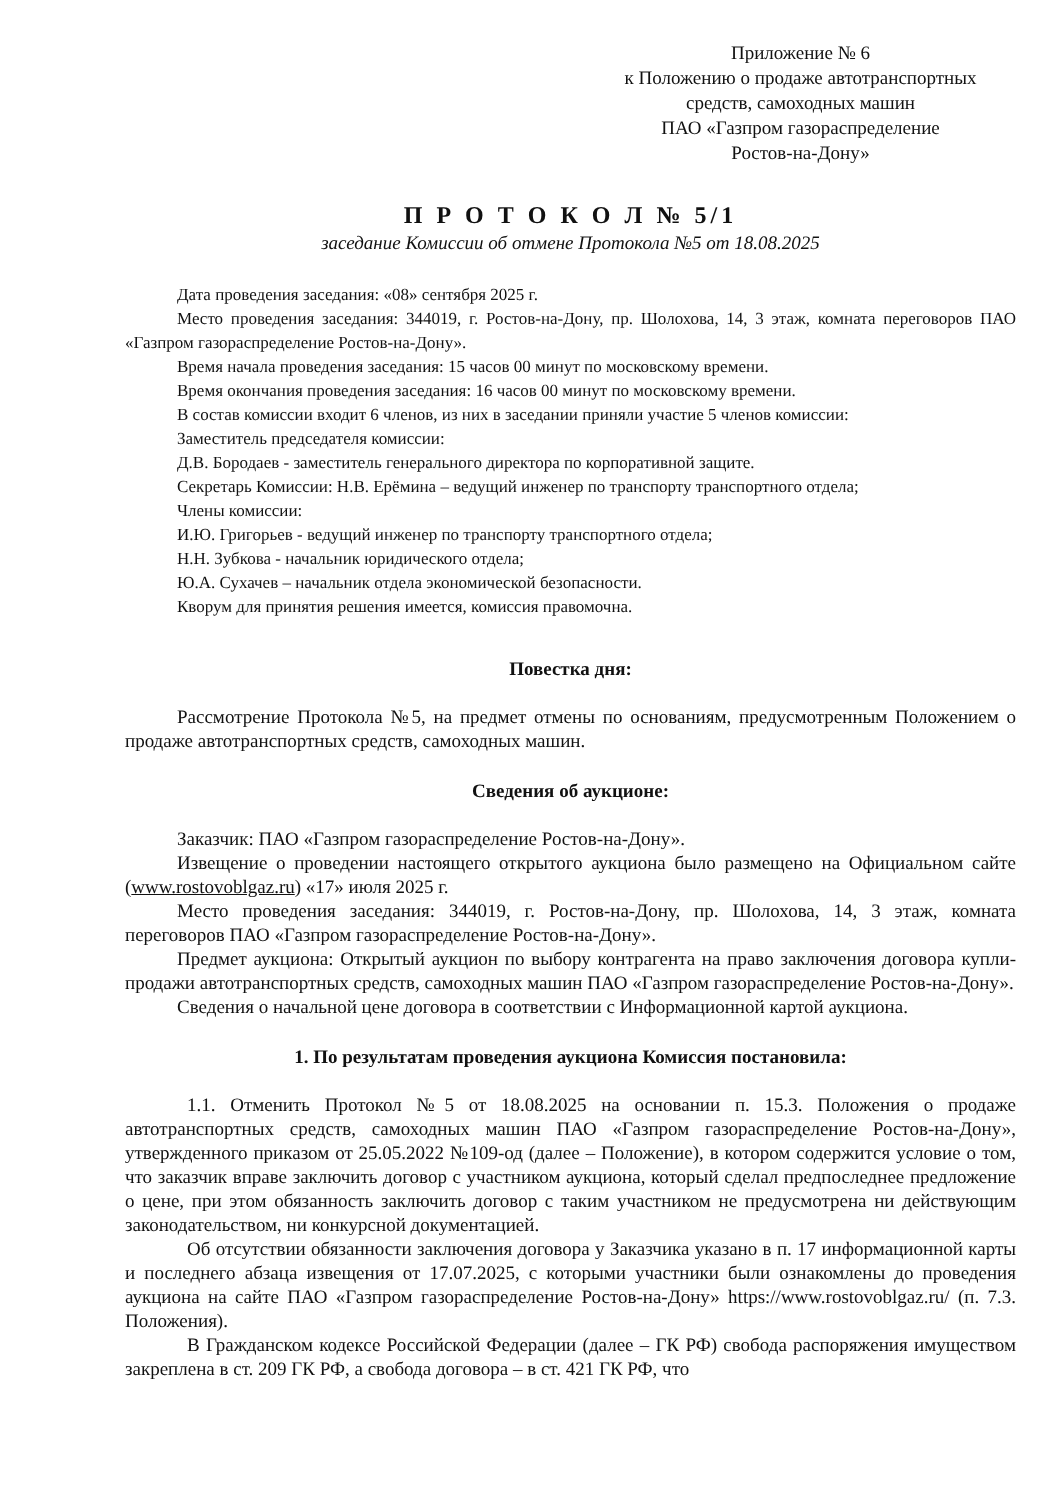Приложение № 6
к Положению о продаже автотранспортных
средств, самоходных машин
ПАО «Газпром газораспределение
Ростов-на-Дону»
П Р О Т О К О Л № 5/1
заседание Комиссии об отмене Протокола №5 от 18.08.2025
Дата проведения заседания: «08» сентября 2025 г.
Место проведения заседания: 344019, г. Ростов-на-Дону, пр. Шолохова, 14, 3 этаж, комната переговоров ПАО «Газпром газораспределение Ростов-на-Дону».
Время начала проведения заседания: 15 часов 00 минут по московскому времени.
Время окончания проведения заседания: 16 часов 00 минут по московскому времени.
В состав комиссии входит 6 членов, из них в заседании приняли участие 5 членов комиссии:
Заместитель председателя комиссии:
Д.В. Бородаев - заместитель генерального директора по корпоративной защите.
Секретарь Комиссии: Н.В. Ерёмина – ведущий инженер по транспорту транспортного отдела;
Члены комиссии:
И.Ю. Григорьев - ведущий инженер по транспорту транспортного отдела;
Н.Н. Зубкова - начальник юридического отдела;
Ю.А. Сухачев – начальник отдела экономической безопасности.
Кворум для принятия решения имеется, комиссия правомочна.
Повестка дня:
Рассмотрение Протокола №5, на предмет отмены по основаниям, предусмотренным Положением о продаже автотранспортных средств, самоходных машин.
Сведения об аукционе:
Заказчик: ПАО «Газпром газораспределение Ростов-на-Дону».
Извещение о проведении настоящего открытого аукциона было размещено на Официальном сайте (www.rostovoblgaz.ru) «17» июля 2025 г.
Место проведения заседания: 344019, г. Ростов-на-Дону, пр. Шолохова, 14, 3 этаж, комната переговоров ПАО «Газпром газораспределение Ростов-на-Дону».
Предмет аукциона: Открытый аукцион по выбору контрагента на право заключения договора купли-продажи автотранспортных средств, самоходных машин ПАО «Газпром газораспределение Ростов-на-Дону».
Сведения о начальной цене договора в соответствии с Информационной картой аукциона.
1. По результатам проведения аукциона Комиссия постановила:
1.1. Отменить Протокол №5 от 18.08.2025 на основании п. 15.3. Положения о продаже автотранспортных средств, самоходных машин ПАО «Газпром газораспределение Ростов-на-Дону», утвержденного приказом от 25.05.2022 №109-од (далее – Положение), в котором содержится условие о том, что заказчик вправе заключить договор с участником аукциона, который сделал предпоследнее предложение о цене, при этом обязанность заключить договор с таким участником не предусмотрена ни действующим законодательством, ни конкурсной документацией.
Об отсутствии обязанности заключения договора у Заказчика указано в п. 17 информационной карты и последнего абзаца извещения от 17.07.2025, с которыми участники были ознакомлены до проведения аукциона на сайте ПАО «Газпром газораспределение Ростов-на-Дону» https://www.rostovoblgaz.ru/ (п. 7.3. Положения).
В Гражданском кодексе Российской Федерации (далее – ГК РФ) свобода распоряжения имуществом закреплена в ст. 209 ГК РФ, а свобода договора – в ст. 421 ГК РФ, что